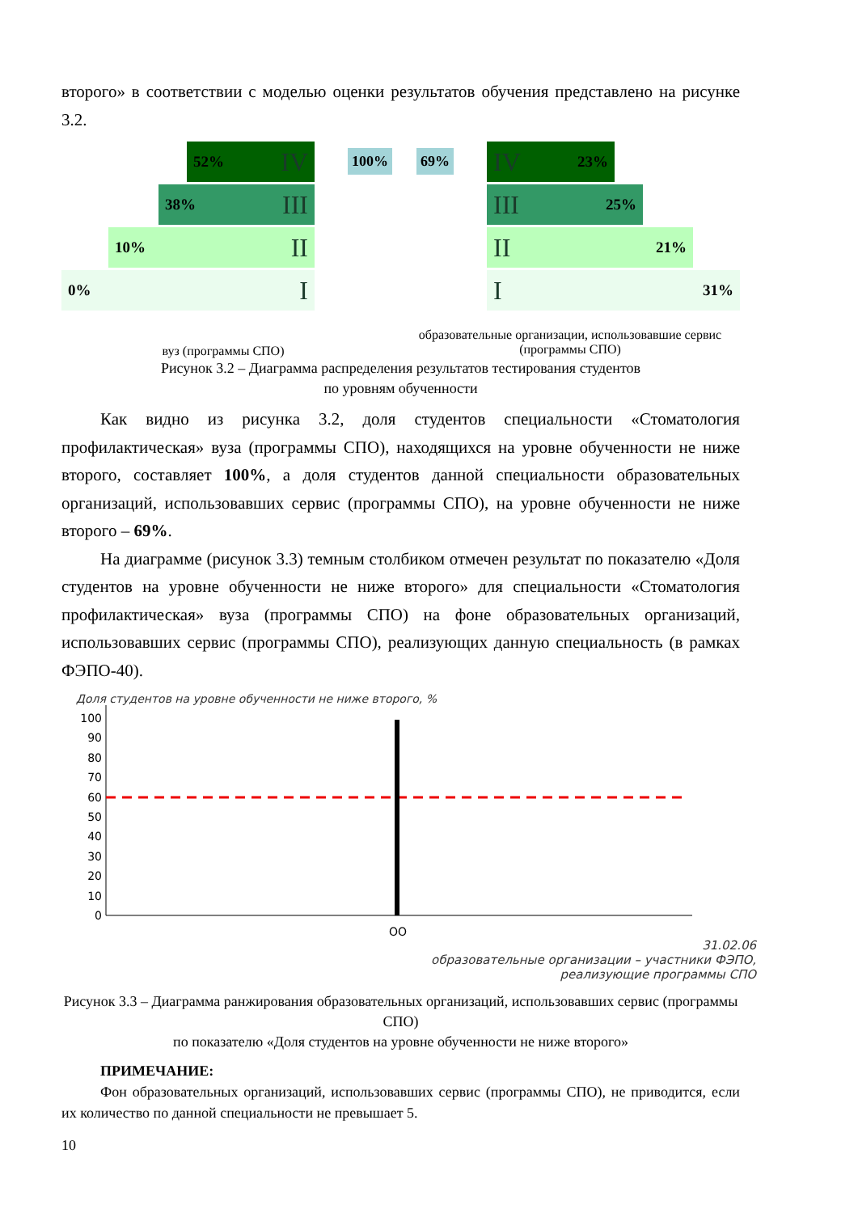второго» в соответствии с моделью оценки результатов обучения представлено на рисунке 3.2.
52% IV
38% III
10% II
0% I
100% 69%
IV 23%
III 25%
II 21%
I 31%
вуз (программы СПО)
образовательные организации, использовавшие сервис (программы СПО)
Рисунок 3.2 – Диаграмма распределения результатов тестирования студентов
по уровням обученности
Как видно из рисунка 3.2, доля студентов специальности «Стоматология профилактическая» вуза (программы СПО), находящихся на уровне обученности не ниже второго, составляет 100%, а доля студентов данной специальности образовательных организаций, использовавших сервис (программы СПО), на уровне обученности не ниже второго – 69%.
На диаграмме (рисунок 3.3) темным столбиком отмечен результат по показателю «Доля студентов на уровне обученности не ниже второго» для специальности «Стоматология профилактическая» вуза (программы СПО) на фоне образовательных организаций, использовавших сервис (программы СПО), реализующих данную специальность (в рамках ФЭПО-40).
Доля студентов на уровне обученности не ниже второго, %
100
90
80
70
60
50
40
30
20
10
0
ОО
31.02.06
образовательные организации – участники ФЭПО,
реализующие программы СПО
Рисунок 3.3 – Диаграмма ранжирования образовательных организаций, использовавших сервис (программы СПО)
по показателю «Доля студентов на уровне обученности не ниже второго»
ПРИМЕЧАНИЕ:
Фон образовательных организаций, использовавших сервис (программы СПО), не приводится, если их количество по данной специальности не превышает 5.
10